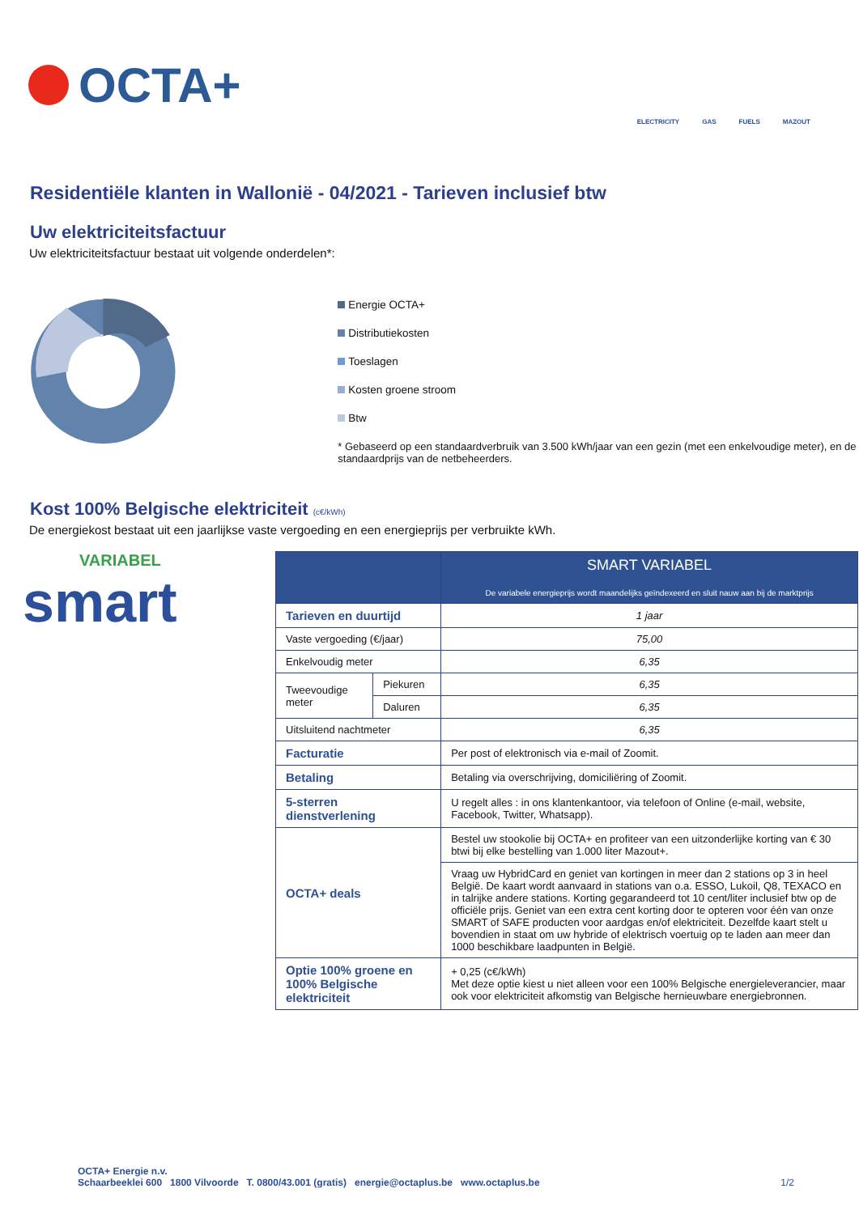OCTA+
ELECTRICITY
GAS
FUELS
MAZOUT
Residentiële klanten in Wallonië - 04/2021 - Tarieven inclusief btw
Uw elektriciteitsfactuur
Uw elektriciteitsfactuur bestaat uit volgende onderdelen*:
Energie OCTA+
Distributiekosten
Toeslagen
Kosten groene stroom
Btw
* Gebaseerd op een standaardverbruik van 3.500 kWh/jaar van een gezin (met een enkelvoudige meter), en de standaardprijs van de netbeheerders.
Kost 100% Belgische elektriciteit (c€/kWh)
De energiekost bestaat uit een jaarlijkse vaste vergoeding en een energieprijs per verbruikte kWh.
VARIABEL
smart
| | | SMART VARIABEL De variabele energieprijs wordt maandelijks geïndexeerd en sluit nauw aan bij de marktprijs |
| --- | --- | --- |
| Tarieven en duurtijd | | 1 jaar |
| Vaste vergoeding (€/jaar) | | 75,00 |
| Enkelvoudig meter | | 6,35 |
| Tweevoudige meter | Piekuren | 6,35 |
| | Daluren | 6,35 |
| Uitsluitend nachtmeter | | 6,35 |
| Facturatie | | Per post of elektronisch via e-mail of Zoomit. |
| Betaling | | Betaling via overschrijving, domiciliëring of Zoomit. |
| 5-sterren dienstverlening | | U regelt alles : in ons klantenkantoor, via telefoon of Online (e-mail, website, Facebook, Twitter, Whatsapp). |
| OCTA+ deals | | Bestel uw stookolie bij OCTA+ en profiteer van een uitzonderlijke korting van € 30 btwi bij elke bestelling van 1.000 liter Mazout+. |
| | | Vraag uw HybridCard en geniet van kortingen in meer dan 2 stations op 3 in heel België. De kaart wordt aanvaard in stations van o.a. ESSO, Lukoil, Q8, TEXACO en in talrijke andere stations. Korting gegarandeerd tot 10 cent/liter inclusief btw op de officiële prijs. Geniet van een extra cent korting door te opteren voor één van onze SMART of SAFE producten voor aardgas en/of elektriciteit. Dezelfde kaart stelt u bovendien in staat om uw hybride of elektrisch voertuig op te laden aan meer dan 1000 beschikbare laadpunten in België. |
| Optie 100% groene en 100% Belgische elektriciteit | | + 0,25 (c€/kWh) Met deze optie kiest u niet alleen voor een 100% Belgische energieleverancier, maar ook voor elektriciteit afkomstig van Belgische hernieuwbare energiebronnen. |
OCTA+ Energie n.v.
Schaarbeeklei 600 1800 Vilvoorde T. 0800/43.001 (gratis) energie@octaplus.be www.octaplus.be
1/2